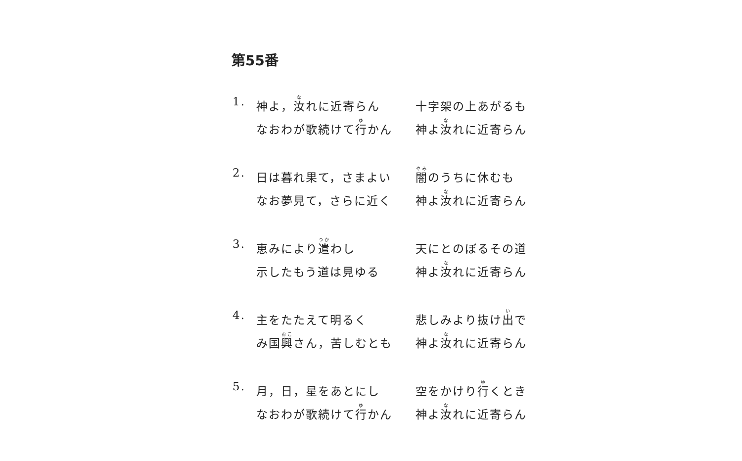第55番
1.
神よ，汝れに近寄らん
なおわが歌続けて行かん
十字架の上あがるも
神よ汝れに近寄らん
2.
日は暮れ果て，さまよい
なお夢見て，さらに近く
闇のうちに休むも
神よ汝れに近寄らん
3.
恵みにより遣わし
示したもう道は見ゆる
天にとのぼるその道
神よ汝れに近寄らん
4.
主をたたえて明るく
み国興さん，苦しむとも
悲しみより抜け出で
神よ汝れに近寄らん
5.
月，日，星をあとにし
なおわが歌続けて行かん
空をかけり行くとき
神よ汝れに近寄らん